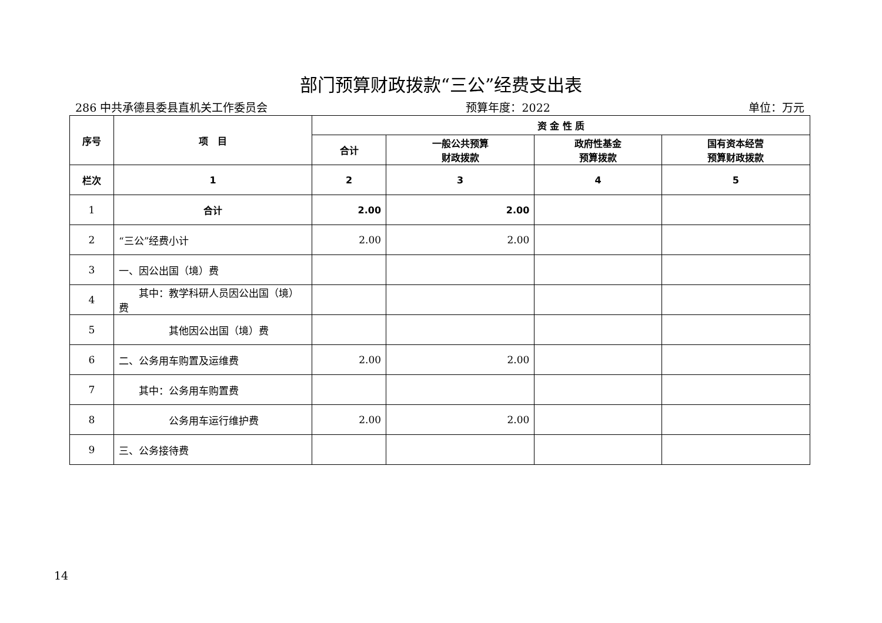部门预算财政拨款“三公”经费支出表
286 中共承德县委县直机关工作委员会 预算年度：2022 单位：万元
| 序号 | 项 目 | 资 金 性 质 | | | |
| --- | --- | --- | --- | --- | --- |
| | | 合计 | 一般公共预算 财政拨款 | 政府性基金 预算拨款 | 国有资本经营 预算财政拨款 |
| 栏次 | 1 | 2 | 3 | 4 | 5 |
| 1 | 合计 | 2.00 | 2.00 | | |
| 2 | “三公”经费小计 | 2.00 | 2.00 | | |
| 3 | 一、因公出国（境）费 | | | | |
| 4 | 其中：教学科研人员因公出国（境）费 | | | | |
| 5 | 其他因公出国（境）费 | | | | |
| 6 | 二、公务用车购置及运维费 | 2.00 | 2.00 | | |
| 7 | 其中：公务用车购置费 | | | | |
| 8 | 公务用车运行维护费 | 2.00 | 2.00 | | |
| 9 | 三、公务接待费 | | | | |
14